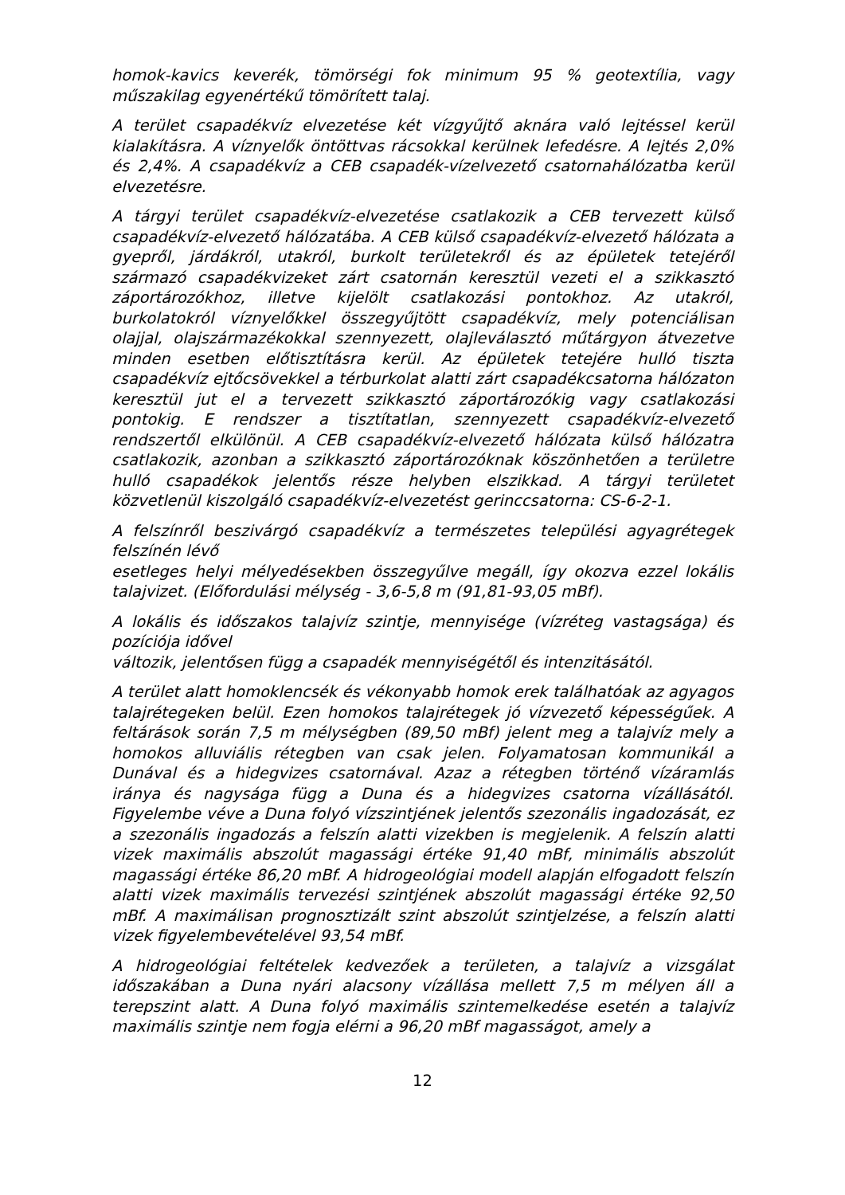homok-kavics keverék, tömörségi fok minimum 95 % geotextília, vagy műszakilag egyenértékű tömörített talaj.
A terület csapadékvíz elvezetése két vízgyűjtő aknára való lejtéssel kerül kialakításra. A víznyelők öntöttvas rácsokkal kerülnek lefedésre. A lejtés 2,0% és 2,4%. A csapadékvíz a CEB csapadék-vízelvezető csatornahálózatba kerül elvezetésre.
A tárgyi terület csapadékvíz-elvezetése csatlakozik a CEB tervezett külső csapadékvíz-elvezető hálózatába. A CEB külső csapadékvíz-elvezető hálózata a gyepről, járdákról, utakról, burkolt területekről és az épületek tetejéről származó csapadékvizeket zárt csatornán keresztül vezeti el a szikkasztó záportározókhoz, illetve kijelölt csatlakozási pontokhoz. Az utakról, burkolatokról víznyelőkkel összegyűjtött csapadékvíz, mely potenciálisan olajjal, olajszármazékokkal szennyezett, olajleválasztó műtárgyon átvezetve minden esetben előtisztításra kerül. Az épületek tetejére hulló tiszta csapadékvíz ejtőcsövekkel a térburkolat alatti zárt csapadékcsatorna hálózaton keresztül jut el a tervezett szikkasztó záportározókig vagy csatlakozási pontokig. E rendszer a tisztítatlan, szennyezett csapadékvíz-elvezető rendszertől elkülönül. A CEB csapadékvíz-elvezető hálózata külső hálózatra csatlakozik, azonban a szikkasztó záportározóknak köszönhetően a területre hulló csapadékok jelentős része helyben elszikkad. A tárgyi területet közvetlenül kiszolgáló csapadékvíz-elvezetést gerinccsatorna: CS-6-2-1.
A felszínről beszivárgó csapadékvíz a természetes települési agyagrétegek felszínén lévő
esetleges helyi mélyedésekben összegyűlve megáll, így okozva ezzel lokális talajvizet. (Előfordulási mélység - 3,6-5,8 m (91,81-93,05 mBf).
A lokális és időszakos talajvíz szintje, mennyisége (vízréteg vastagsága) és pozíciója idővel
változik, jelentősen függ a csapadék mennyiségétől és intenzitásától.
A terület alatt homoklencsék és vékonyabb homok erek találhatóak az agyagos talajrétegeken belül. Ezen homokos talajrétegek jó vízvezető képességűek. A feltárások során 7,5 m mélységben (89,50 mBf) jelent meg a talajvíz mely a homokos alluviális rétegben van csak jelen. Folyamatosan kommunikál a Dunával és a hidegvizes csatornával. Azaz a rétegben történő vízáramlás iránya és nagysága függ a Duna és a hidegvizes csatorna vízállásától. Figyelembe véve a Duna folyó vízszintjének jelentős szezonális ingadozását, ez a szezonális ingadozás a felszín alatti vizekben is megjelenik. A felszín alatti vizek maximális abszolút magassági értéke 91,40 mBf, minimális abszolút magassági értéke 86,20 mBf. A hidrogeológiai modell alapján elfogadott felszín alatti vizek maximális tervezési szintjének abszolút magassági értéke 92,50 mBf. A maximálisan prognosztizált szint abszolút szintjelzése, a felszín alatti vizek figyelembevételével 93,54 mBf.
A hidrogeológiai feltételek kedvezőek a területen, a talajvíz a vizsgálat időszakában a Duna nyári alacsony vízállása mellett 7,5 m mélyen áll a terepszint alatt. A Duna folyó maximális szintemelkedése esetén a talajvíz maximális szintje nem fogja elérni a 96,20 mBf magasságot, amely a
12